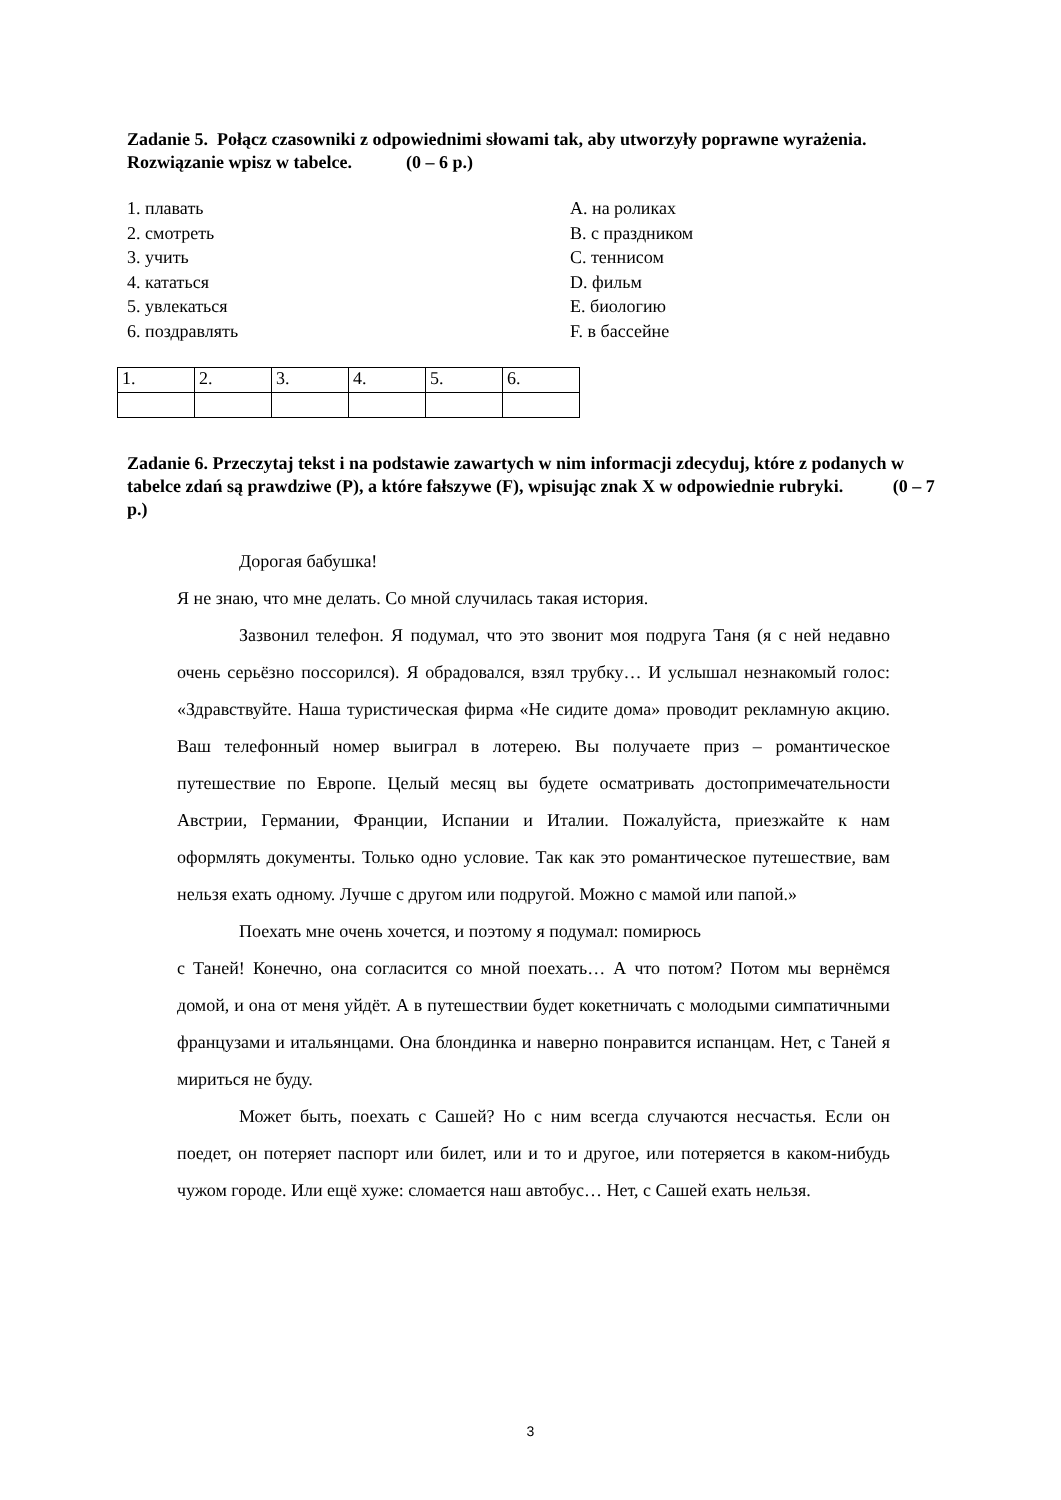Zadanie 5. Połącz czasowniki z odpowiednimi słowami tak, aby utworzyły poprawne wyrażenia. Rozwiązanie wpisz w tabelce. (0 – 6 p.)
1. плавать
2. смотреть
3. учить
4. кататься
5. увлекаться
6. поздравлять
A. на роликах
B. с праздником
C. теннисом
D. фильм
E. биологию
F. в бассейне
| 1. | 2. | 3. | 4. | 5. | 6. |
Zadanie 6. Przeczytaj tekst i na podstawie zawartych w nim informacji zdecyduj, które z podanych w tabelce zdań są prawdziwe (P), a które fałszywe (F), wpisując znak X w odpowiednie rubryki. (0 – 7 p.)
Дорогая бабушка!
Я не знаю, что мне делать. Со мной случилась такая история.
Зазвонил телефон. Я подумал, что это звонит моя подруга Таня (я с ней недавно очень серьёзно поссорился). Я обрадовался, взял трубку… И услышал незнакомый голос: «Здравствуйте. Наша туристическая фирма «Не сидите дома» проводит рекламную акцию. Ваш телефонный номер выиграл в лотерею. Вы получаете приз – романтическое путешествие по Европе. Целый месяц вы будете осматривать достопримечательности Австрии, Германии, Франции, Испании и Италии. Пожалуйста, приезжайте к нам оформлять документы. Только одно условие. Так как это романтическое путешествие, вам нельзя ехать одному. Лучше с другом или подругой. Можно с мамой или папой.»
Поехать мне очень хочется, и поэтому я подумал: помирюсь
с Таней! Конечно, она согласится со мной поехать… А что потом? Потом мы вернёмся домой, и она от меня уйдёт. А в путешествии будет кокетничать с молодыми симпатичными французами и итальянцами. Она блондинка и наверно понравится испанцам. Нет, с Таней я мириться не буду.
Может быть, поехать с Сашей? Но с ним всегда случаются несчастья. Если он поедет, он потеряет паспорт или билет, или и то и другое, или потеряется в каком-нибудь чужом городе. Или ещё хуже: сломается наш автобус… Нет, с Сашей ехать нельзя.
3